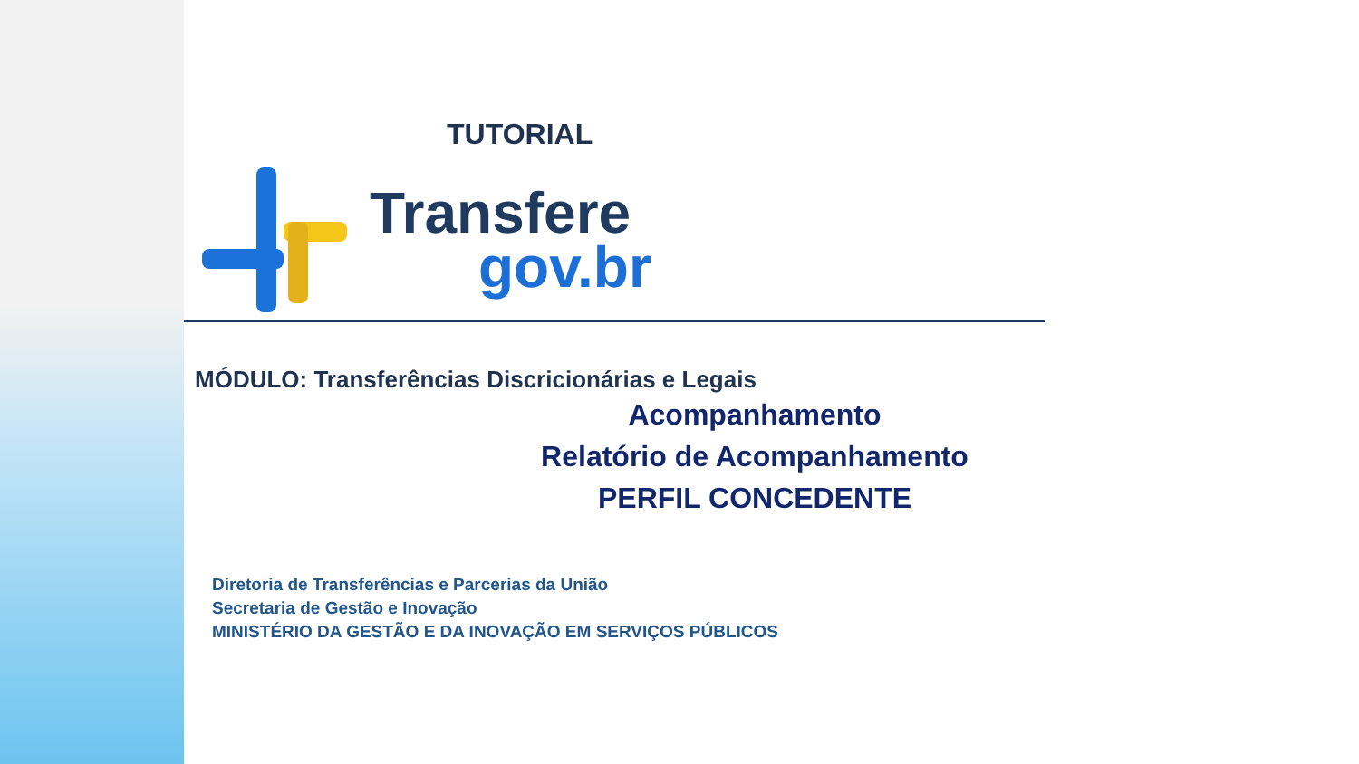TUTORIAL
Transfere
gov.br
MÓDULO: Transferências Discricionárias e Legais
Acompanhamento
Relatório de Acompanhamento
PERFIL CONCEDENTE
Diretoria de Transferências e Parcerias da União
Secretaria de Gestão e Inovação
MINISTÉRIO DA GESTÃO E DA INOVAÇÃO EM SERVIÇOS PÚBLICOS